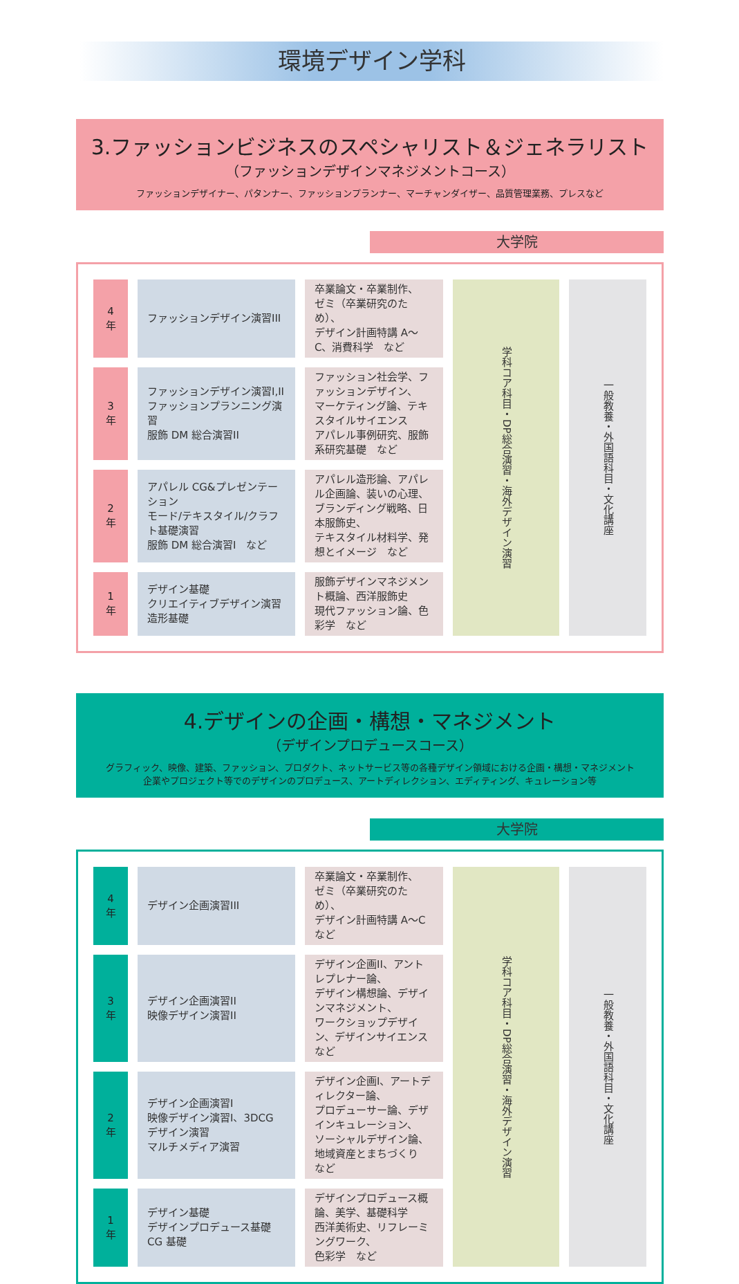環境デザイン学科
3.ファッションビジネスのスペシャリスト＆ジェネラリスト
（ファッションデザインマネジメントコース）
ファッションデザイナー、パタンナー、ファッションプランナー、マーチャンダイザー、品質管理業務、プレスなど
大学院
| 4 年 | ファッションデザイン演習III | 卒業論文・卒業制作、 ゼミ（卒業研究のため）、 デザイン計画特講 A～C、消費科学 など | 学科コア科目・DP総合演習・海外デザイン演習 | 一般教養・外国語科目・文化講座 |
| 3 年 | ファッションデザイン演習I,II ファッションプランニング演習 服飾 DM 総合演習II | ファッション社会学、ファッションデザイン、 マーケティング論、テキスタイルサイエンス アパレル事例研究、服飾系研究基礎 など | | |
| 2 年 | アパレル CG&プレゼンテーション モード/テキスタイル/クラフト基礎演習 服飾 DM 総合演習I など | アパレル造形論、アパレル企画論、装いの心理、 ブランディング戦略、日本服飾史、 テキスタイル材料学、発想とイメージ など | | |
| 1 年 | デザイン基礎 クリエイティブデザイン演習 造形基礎 | 服飾デザインマネジメント概論、西洋服飾史 現代ファッション論、色彩学 など | | |
4.デザインの企画・構想・マネジメント
（デザインプロデュースコース）
グラフィック、映像、建築、ファッション、プロダクト、ネットサービス等の各種デザイン領域における企画・構想・マネジメント
企業やプロジェクト等でのデザインのプロデュース、アートディレクション、エディティング、キュレーション等
大学院
| 4 年 | デザイン企画演習III | 卒業論文・卒業制作、 ゼミ（卒業研究のため）、 デザイン計画特講 A～C など | 学科コア科目・DP総合演習・海外デザイン演習 | 一般教養・外国語科目・文化講座 |
| 3 年 | デザイン企画演習II 映像デザイン演習II | デザイン企画II、アントレプレナー論、 デザイン構想論、デザインマネジメント、 ワークショップデザイン、デザインサイエンス など | | |
| 2 年 | デザイン企画演習I 映像デザイン演習I、3DCG デザイン演習 マルチメディア演習 | デザイン企画I、アートディレクター論、 プロデューサー論、デザインキュレーション、 ソーシャルデザイン論、地域資産とまちづくり など | | |
| 1 年 | デザイン基礎 デザインプロデュース基礎 CG 基礎 | デザインプロデュース概論、美学、基礎科学 西洋美術史、リフレーミングワーク、 色彩学 など | | |